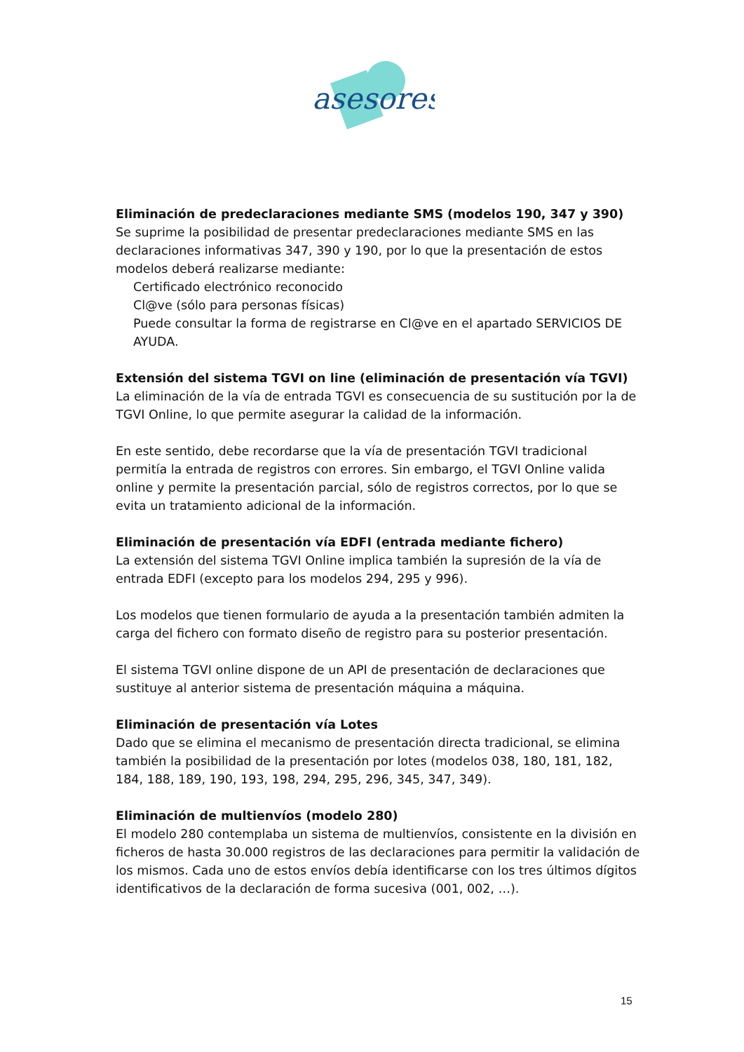asesores
Eliminación de predeclaraciones mediante SMS (modelos 190, 347 y 390)
Se suprime la posibilidad de presentar predeclaraciones mediante SMS en las declaraciones informativas 347, 390 y 190, por lo que la presentación de estos modelos deberá realizarse mediante:
Certificado electrónico reconocido
Cl@ve (sólo para personas físicas)
Puede consultar la forma de registrarse en Cl@ve en el apartado SERVICIOS DE AYUDA.
Extensión del sistema TGVI on line (eliminación de presentación vía TGVI)
La eliminación de la vía de entrada TGVI es consecuencia de su sustitución por la de TGVI Online, lo que permite asegurar la calidad de la información.
En este sentido, debe recordarse que la vía de presentación TGVI tradicional permitía la entrada de registros con errores. Sin embargo, el TGVI Online valida online y permite la presentación parcial, sólo de registros correctos, por lo que se evita un tratamiento adicional de la información.
Eliminación de presentación vía EDFI (entrada mediante fichero)
La extensión del sistema TGVI Online implica también la supresión de la vía de entrada EDFI (excepto para los modelos 294, 295 y 996).
Los modelos que tienen formulario de ayuda a la presentación también admiten la carga del fichero con formato diseño de registro para su posterior presentación.
El sistema TGVI online dispone de un API de presentación de declaraciones que sustituye al anterior sistema de presentación máquina a máquina.
Eliminación de presentación vía Lotes
Dado que se elimina el mecanismo de presentación directa tradicional, se elimina también la posibilidad de la presentación por lotes (modelos 038, 180, 181, 182, 184, 188, 189, 190, 193, 198, 294, 295, 296, 345, 347, 349).
Eliminación de multienvíos (modelo 280)
El modelo 280 contemplaba un sistema de multienvíos, consistente en la división en ficheros de hasta 30.000 registros de las declaraciones para permitir la validación de los mismos. Cada uno de estos envíos debía identificarse con los tres últimos dígitos identificativos de la declaración de forma sucesiva (001, 002, …).
15